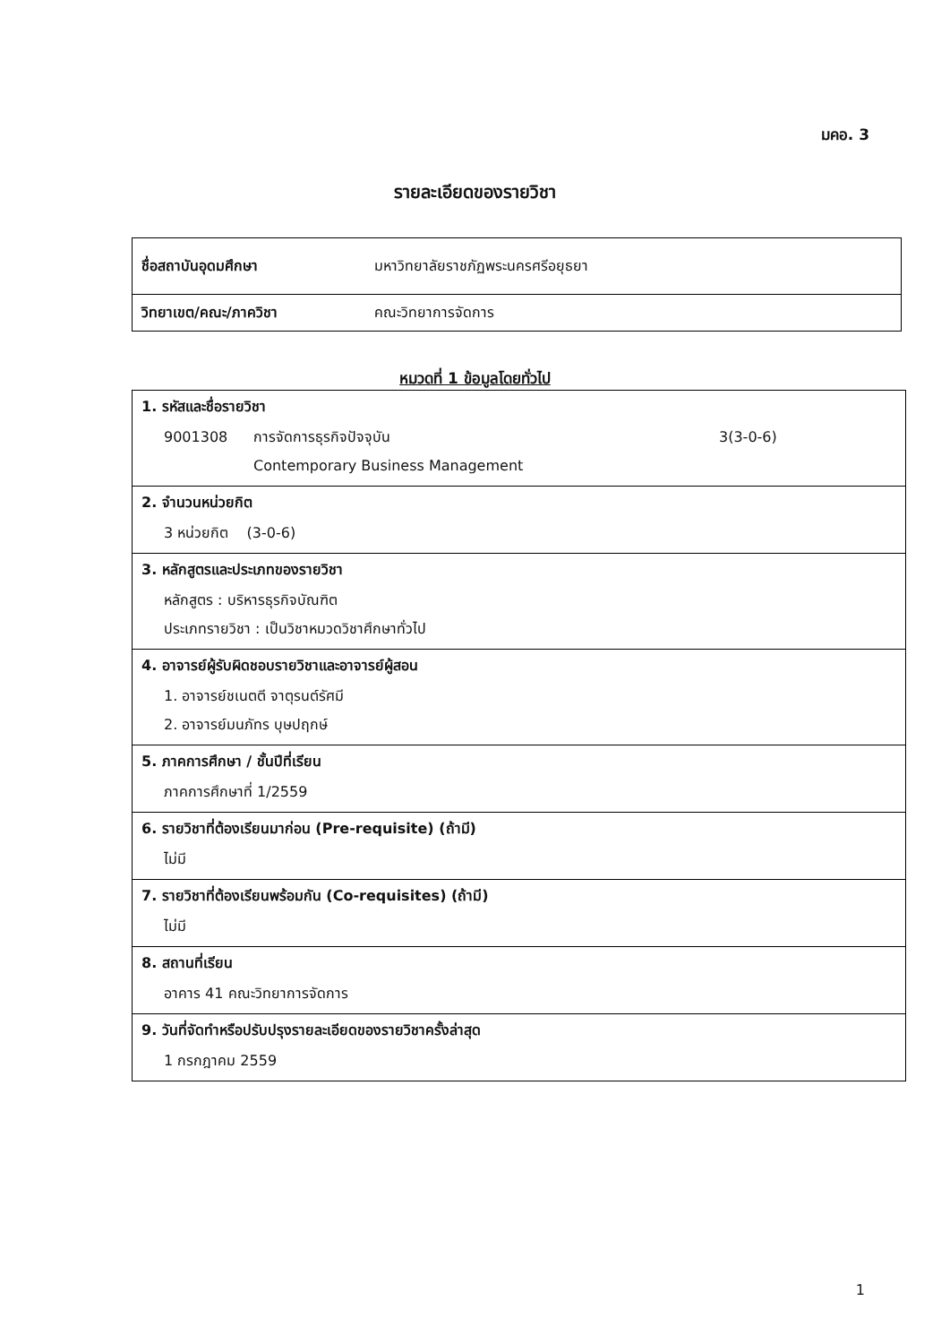มคอ. 3
รายละเอียดของรายวิชา
| ชื่อสถาบันอุดมศึกษา | มหาวิทยาลัยราชภัฏพระนครศรีอยุธยา |
| วิทยาเขต/คณะ/ภาควิชา | คณะวิทยาการจัดการ |
หมวดที่ 1 ข้อมูลโดยทั่วไป
| 1. รหัสและชื่อรายวิชา 9001308 การจัดการธุรกิจปัจจุบัน Contemporary Business Management 3(3-0-6) |
| 2. จำนวนหน่วยกิต 3 หน่วยกิต (3-0-6) |
| 3. หลักสูตรและประเภทของรายวิชา หลักสูตร : บริหารธุรกิจบัณฑิต ประเภทรายวิชา : เป็นวิชาหมวดวิชาศึกษาทั่วไป |
| 4. อาจารย์ผู้รับผิดชอบรายวิชาและอาจารย์ผู้สอน 1. อาจารย์ชเนตตี จาตุรนต์รัศมี 2. อาจารย์มนภัทร บุษปฤกษ์ |
| 5. ภาคการศึกษา / ชั้นปีที่เรียน ภาคการศึกษาที่ 1/2559 |
| 6. รายวิชาที่ต้องเรียนมาก่อน (Pre-requisite) (ถ้ามี) ไม่มี |
| 7. รายวิชาที่ต้องเรียนพร้อมกัน (Co-requisites) (ถ้ามี) ไม่มี |
| 8. สถานที่เรียน อาคาร 41 คณะวิทยาการจัดการ |
| 9. วันที่จัดทำหรือปรับปรุงรายละเอียดของรายวิชาครั้งล่าสุด 1 กรกฎาคม 2559 |
1